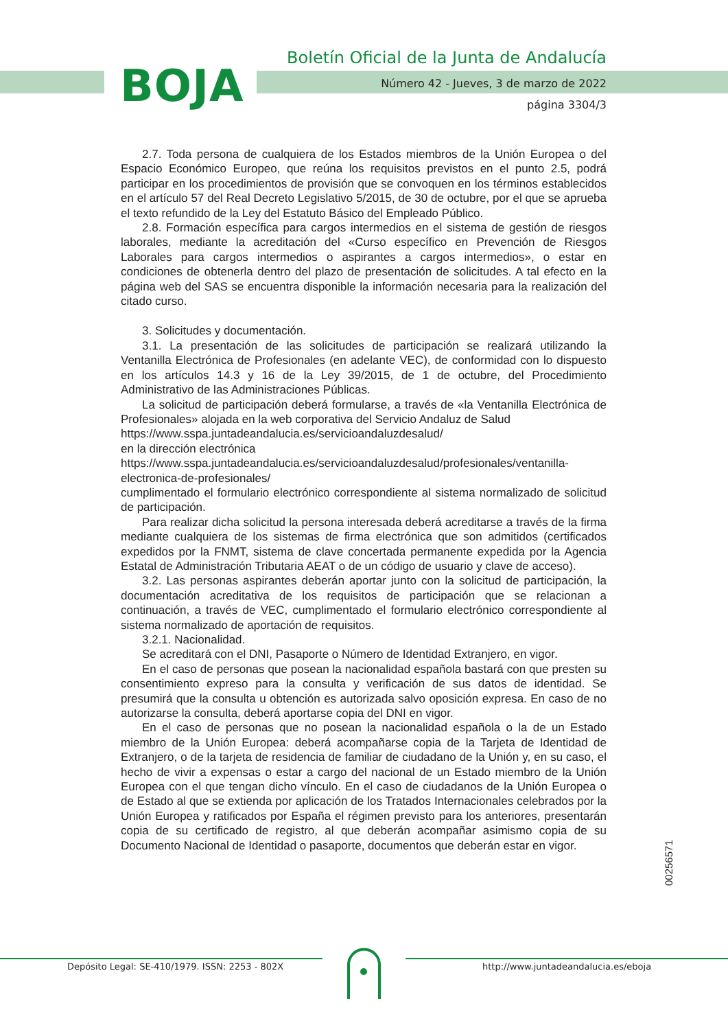BOJA
Boletín Oficial de la Junta de Andalucía
Número 42 - Jueves, 3 de marzo de 2022
página 3304/3
2.7. Toda persona de cualquiera de los Estados miembros de la Unión Europea o del Espacio Económico Europeo, que reúna los requisitos previstos en el punto 2.5, podrá participar en los procedimientos de provisión que se convoquen en los términos establecidos en el artículo 57 del Real Decreto Legislativo 5/2015, de 30 de octubre, por el que se aprueba el texto refundido de la Ley del Estatuto Básico del Empleado Público.
2.8. Formación específica para cargos intermedios en el sistema de gestión de riesgos laborales, mediante la acreditación del «Curso específico en Prevención de Riesgos Laborales para cargos intermedios o aspirantes a cargos intermedios», o estar en condiciones de obtenerla dentro del plazo de presentación de solicitudes. A tal efecto en la página web del SAS se encuentra disponible la información necesaria para la realización del citado curso.
3. Solicitudes y documentación.
3.1. La presentación de las solicitudes de participación se realizará utilizando la Ventanilla Electrónica de Profesionales (en adelante VEC), de conformidad con lo dispuesto en los artículos 14.3 y 16 de la Ley 39/2015, de 1 de octubre, del Procedimiento Administrativo de las Administraciones Públicas.
La solicitud de participación deberá formularse, a través de «la Ventanilla Electrónica de Profesionales» alojada en la web corporativa del Servicio Andaluz de Salud
https://www.sspa.juntadeandalucia.es/servicioandaluzdesalud/
en la dirección electrónica
https://www.sspa.juntadeandalucia.es/servicioandaluzdesalud/profesionales/ventanilla-electronica-de-profesionales/
cumplimentado el formulario electrónico correspondiente al sistema normalizado de solicitud de participación.
Para realizar dicha solicitud la persona interesada deberá acreditarse a través de la firma mediante cualquiera de los sistemas de firma electrónica que son admitidos (certificados expedidos por la FNMT, sistema de clave concertada permanente expedida por la Agencia Estatal de Administración Tributaria AEAT o de un código de usuario y clave de acceso).
3.2. Las personas aspirantes deberán aportar junto con la solicitud de participación, la documentación acreditativa de los requisitos de participación que se relacionan a continuación, a través de VEC, cumplimentado el formulario electrónico correspondiente al sistema normalizado de aportación de requisitos.
3.2.1. Nacionalidad.
Se acreditará con el DNI, Pasaporte o Número de Identidad Extranjero, en vigor.
En el caso de personas que posean la nacionalidad española bastará con que presten su consentimiento expreso para la consulta y verificación de sus datos de identidad. Se presumirá que la consulta u obtención es autorizada salvo oposición expresa. En caso de no autorizarse la consulta, deberá aportarse copia del DNI en vigor.
En el caso de personas que no posean la nacionalidad española o la de un Estado miembro de la Unión Europea: deberá acompañarse copia de la Tarjeta de Identidad de Extranjero, o de la tarjeta de residencia de familiar de ciudadano de la Unión y, en su caso, el hecho de vivir a expensas o estar a cargo del nacional de un Estado miembro de la Unión Europea con el que tengan dicho vínculo. En el caso de ciudadanos de la Unión Europea o de Estado al que se extienda por aplicación de los Tratados Internacionales celebrados por la Unión Europea y ratificados por España el régimen previsto para los anteriores, presentarán copia de su certificado de registro, al que deberán acompañar asimismo copia de su Documento Nacional de Identidad o pasaporte, documentos que deberán estar en vigor.
00256571
Depósito Legal: SE-410/1979. ISSN: 2253 - 802X http://www.juntadeandalucia.es/eboja